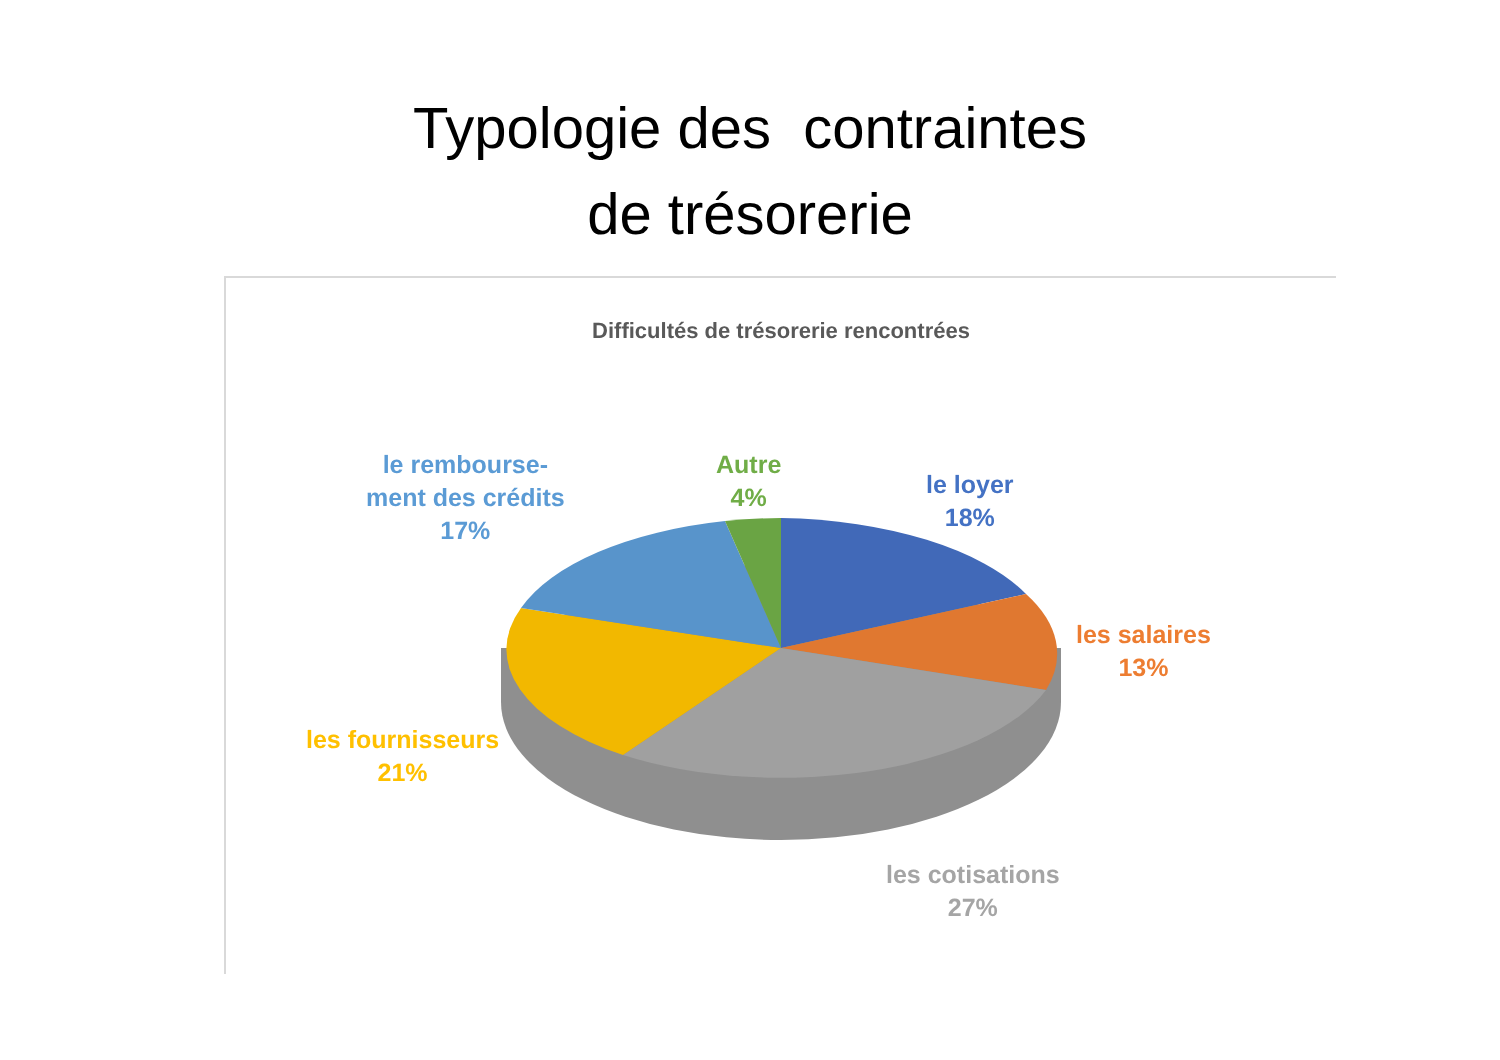Typologie des contraintes
de trésorerie
Difficultés de trésorerie rencontrées
le rembourse-
ment des crédits
17%
Autre
4%
le loyer
18%
les salaires
13%
les fournisseurs
21%
les cotisations
27%